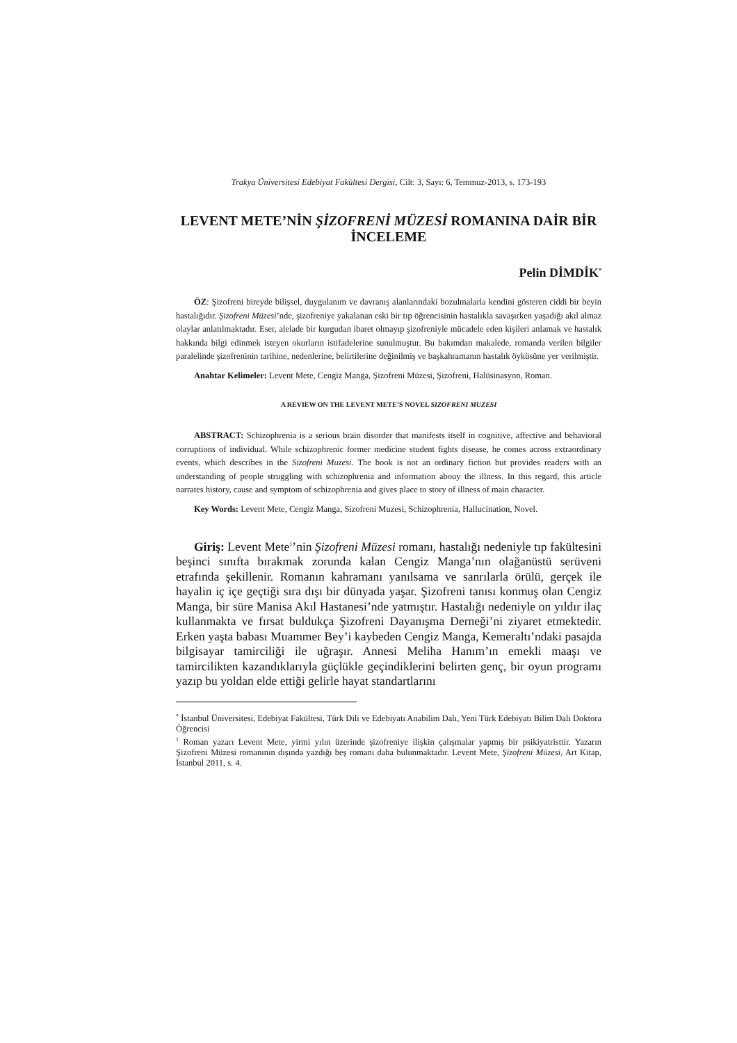Trakya Üniversitesi Edebiyat Fakültesi Dergisi, Cilt: 3, Sayı: 6, Temmuz-2013, s. 173-193
LEVENT METE’NİN ŞİZOFRENİ MÜZESİ ROMANINA DAİR BİR İNCELEME
Pelin DİMDİK<sup>*</sup>
ÖZ: Şizofreni bireyde bilişsel, duygulanım ve davranış alanlarındaki bozulmalarla kendini gösteren ciddi bir beyin hastalığıdır. Şizofreni Müzesi’nde, şizofreniye yakalanan eski bir tıp öğrencisinin hastalıkla savaşırken yaşadığı akıl almaz olaylar anlatılmaktadır. Eser, alelade bir kurgudan ibaret olmayıp şizofreniyle mücadele eden kişileri anlamak ve hastalık hakkında bilgi edinmek isteyen okurların istifadelerine sunulmuştur. Bu bakımdan makalede, romanda verilen bilgiler paralelinde şizofreninin tarihine, nedenlerine, belirtilerine değinilmiş ve başkahramanın hastalık öyküsüne yer verilmiştir.
Anahtar Kelimeler: Levent Mete, Cengiz Manga, Şizofreni Müzesi, Şizofreni, Halüsinasyon, Roman.
A REVIEW ON THE LEVENT METE’S NOVEL SIZOFRENI MUZESI
ABSTRACT: Schizophrenia is a serious brain disorder that manifests itself in cognitive, affective and behavioral corruptions of individual. While schizophrenic former medicine student fights disease, he comes across extraordinary events, which describes in the Sizofreni Muzesi. The book is not an ordinary fiction but provides readers with an understanding of people struggling with schizophrenia and information abouy the illness. In this regard, this article narrates history, cause and symptom of schizophrenia and gives place to story of illness of main character.
Key Words: Levent Mete, Cengiz Manga, Sizofreni Muzesi, Schizophrenia, Hallucination, Novel.
Giriş: Levent Mete<sup>1</sup>’nin Şizofreni Müzesi romanı, hastalığı nedeniyle tıp fakültesini beşinci sınıfta bırakmak zorunda kalan Cengiz Manga’nın olağanüstü serüveni etrafında şekillenir. Romanın kahramanı yanılsama ve sanrılarla örülü, gerçek ile hayalin iç içe geçtiği sıra dışı bir dünyada yaşar. Şizofreni tanısı konmuş olan Cengiz Manga, bir süre Manisa Akıl Hastanesi’nde yatmıştır. Hastalığı nedeniyle on yıldır ilaç kullanmakta ve fırsat buldukça Şizofreni Dayanışma Derneği’ni ziyaret etmektedir. Erken yaşta babası Muammer Bey’i kaybeden Cengiz Manga, Kemeraltı’ndaki pasajda bilgisayar tamirciliği ile uğraşır. Annesi Meliha Hanım’ın emekli maaşı ve tamircilikten kazandıklarıyla güçlükle geçindiklerini belirten genç, bir oyun programı yazıp bu yoldan elde ettiği gelirle hayat standartlarını
<sup>*</sup> İstanbul Üniversitesi, Edebiyat Fakültesi, Türk Dili ve Edebiyatı Anabilim Dalı, Yeni Türk Edebiyatı Bilim Dalı Doktora Öğrencisi
<sup>1</sup> Roman yazarı Levent Mete, yirmi yılın üzerinde şizofreniye ilişkin çalışmalar yapmış bir psikiyatristtir. Yazarın Şizofreni Müzesi romanının dışında yazdığı beş romanı daha bulunmaktadır. Levent Mete, Şizofreni Müzesi, Art Kitap, İstanbul 2011, s. 4.